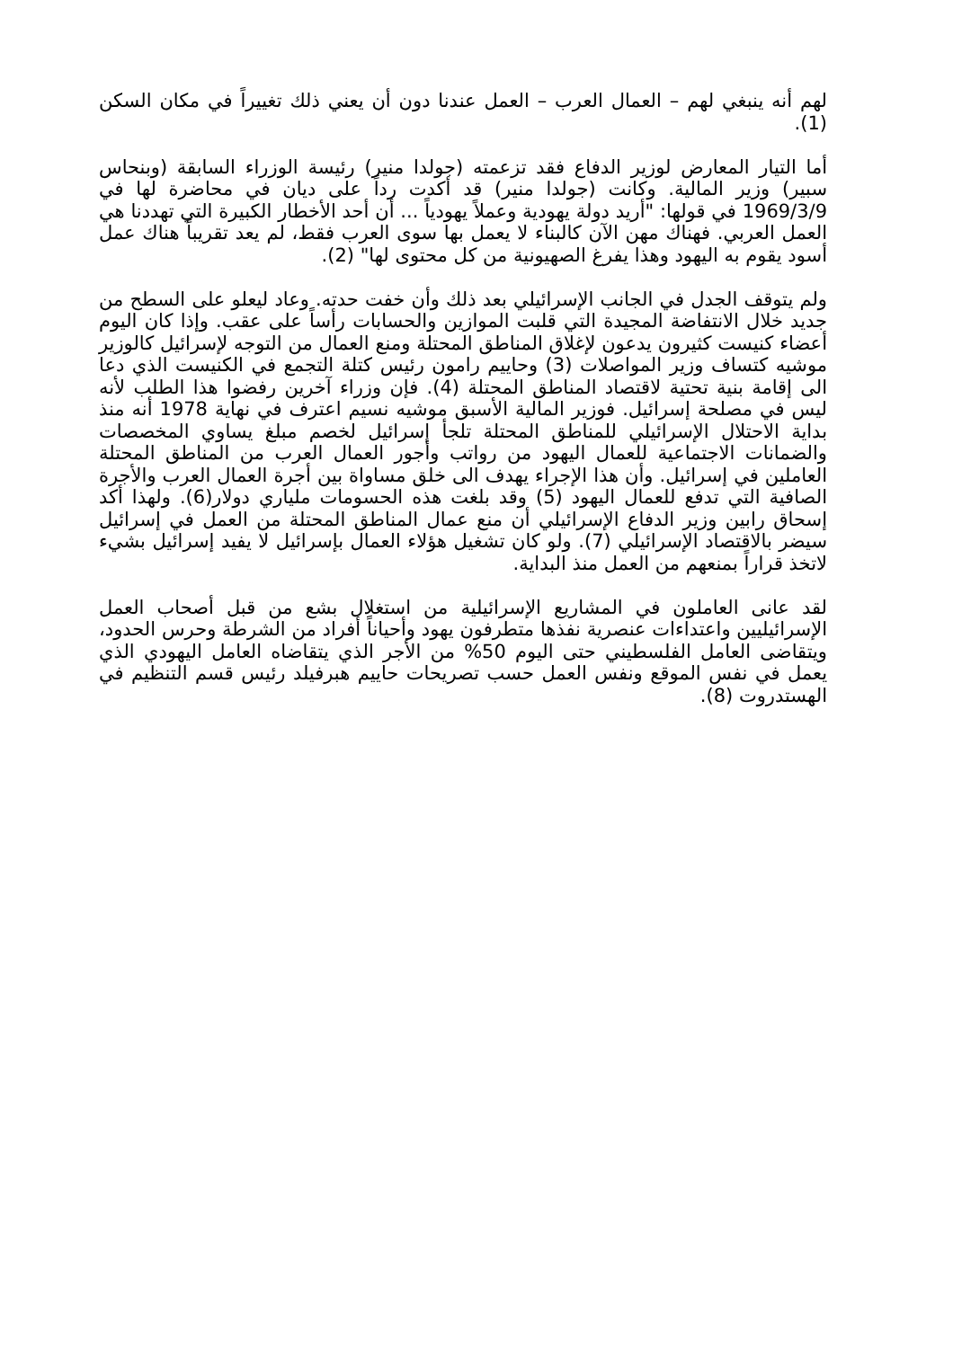لهم أنه ينبغي لهم – العمال العرب – العمل عندنا دون أن يعني ذلك تغييراً في مكان السكن (1).
أما التيار المعارض لوزير الدفاع فقد تزعمته (جولدا منير) رئيسة الوزراء السابقة (وبنحاس سبير) وزير المالية. وكانت (جولدا منير) قد أكدت رداً على ديان في محاضرة لها في 1969/3/9 في قولها: "أريد دولة يهودية وعملاً يهودياً ... أن أحد الأخطار الكبيرة التي تهددنا هي العمل العربي. فهناك مهن الآن كالبناء لا يعمل بها سوى العرب فقط، لم يعد تقريباً هناك عمل أسود يقوم به اليهود وهذا يفرغ الصهيونية من كل محتوى لها" (2).
ولم يتوقف الجدل في الجانب الإسرائيلي بعد ذلك وأن خفت حدته. وعاد ليعلو على السطح من جديد خلال الانتفاضة المجيدة التي قلبت الموازين والحسابات رأساً على عقب. وإذا كان اليوم أعضاء كنيست كثيرون يدعون لإغلاق المناطق المحتلة ومنع العمال من التوجه لإسرائيل كالوزير موشيه كتساف وزير المواصلات (3) وحاييم رامون رئيس كتلة التجمع في الكنيست الذي دعا الى إقامة بنية تحتية لاقتصاد المناطق المحتلة (4). فإن وزراء آخرين رفضوا هذا الطلب لأنه ليس في مصلحة إسرائيل. فوزير المالية الأسبق موشيه نسيم اعترف في نهاية 1978 أنه منذ بداية الاحتلال الإسرائيلي للمناطق المحتلة تلجأ إسرائيل لخصم مبلغ يساوي المخصصات والضمانات الاجتماعية للعمال اليهود من رواتب وأجور العمال العرب من المناطق المحتلة العاملين في إسرائيل. وأن هذا الإجراء يهدف الى خلق مساواة بين أجرة العمال العرب والأجرة الصافية التي تدفع للعمال اليهود (5) وقد بلغت هذه الحسومات ملياري دولار(6). ولهذا أكد إسحاق رابين وزير الدفاع الإسرائيلي أن منع عمال المناطق المحتلة من العمل في إسرائيل سيضر بالاقتصاد الإسرائيلي (7). ولو كان تشغيل هؤلاء العمال بإسرائيل لا يفيد إسرائيل بشيء لاتخذ قراراً بمنعهم من العمل منذ البداية.
لقد عانى العاملون في المشاريع الإسرائيلية من استغلال بشع من قبل أصحاب العمل الإسرائيليين واعتداءات عنصرية نفذها متطرفون يهود وأحياناً أفراد من الشرطة وحرس الحدود، ويتقاضى العامل الفلسطيني حتى اليوم 50% من الأجر الذي يتقاضاه العامل اليهودي الذي يعمل في نفس الموقع ونفس العمل حسب تصريحات حاييم هبرفيلد رئيس قسم التنظيم في الهستدروت (8).